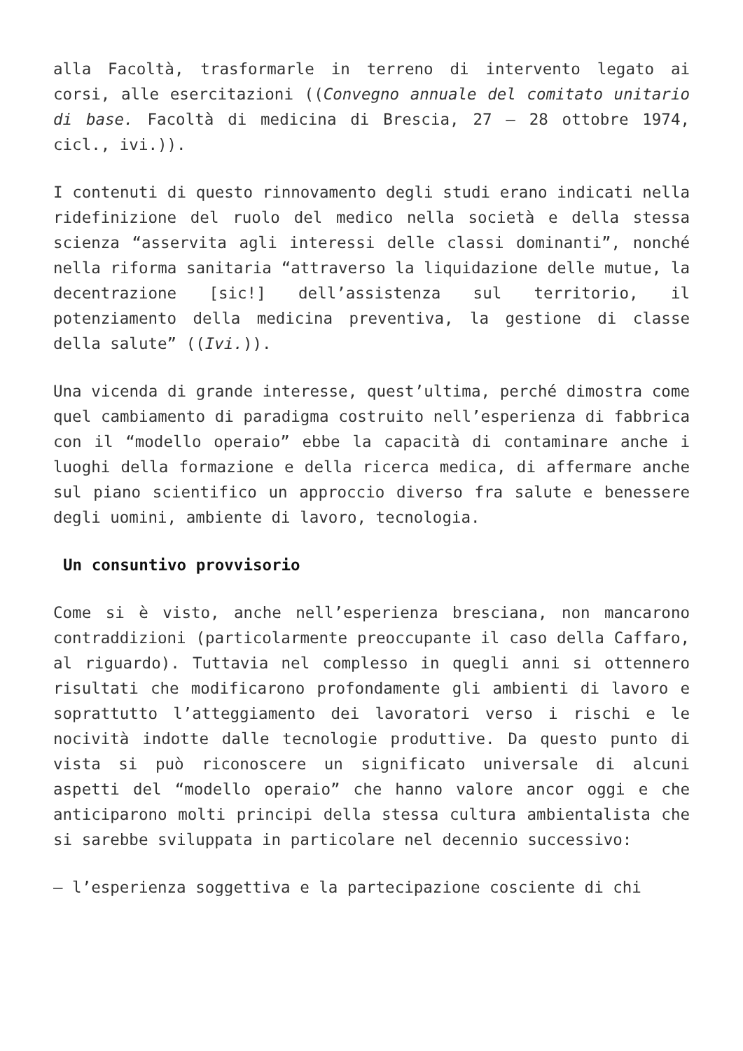alla Facoltà, trasformarle in terreno di intervento legato ai corsi, alle esercitazioni ((Convegno annuale del comitato unitario di base. Facoltà di medicina di Brescia, 27 – 28 ottobre 1974, cicl., ivi.)).
I contenuti di questo rinnovamento degli studi erano indicati nella ridefinizione del ruolo del medico nella società e della stessa scienza “asservita agli interessi delle classi dominanti”, nonché nella riforma sanitaria “attraverso la liquidazione delle mutue, la decentrazione [sic!] dell’assistenza sul territorio, il potenziamento della medicina preventiva, la gestione di classe della salute” ((Ivi.)).
Una vicenda di grande interesse, quest’ultima, perché dimostra come quel cambiamento di paradigma costruito nell’esperienza di fabbrica con il “modello operaio” ebbe la capacità di contaminare anche i luoghi della formazione e della ricerca medica, di affermare anche sul piano scientifico un approccio diverso fra salute e benessere degli uomini, ambiente di lavoro, tecnologia.
Un consuntivo provvisorio
Come si è visto, anche nell’esperienza bresciana, non mancarono contraddizioni (particolarmente preoccupante il caso della Caffaro, al riguardo). Tuttavia nel complesso in quegli anni si ottennero risultati che modificarono profondamente gli ambienti di lavoro e soprattutto l’atteggiamento dei lavoratori verso i rischi e le nocività indotte dalle tecnologie produttive. Da questo punto di vista si può riconoscere un significato universale di alcuni aspetti del “modello operaio” che hanno valore ancor oggi e che anticiparono molti principi della stessa cultura ambientalista che si sarebbe sviluppata in particolare nel decennio successivo:
– l’esperienza soggettiva e la partecipazione cosciente di chi